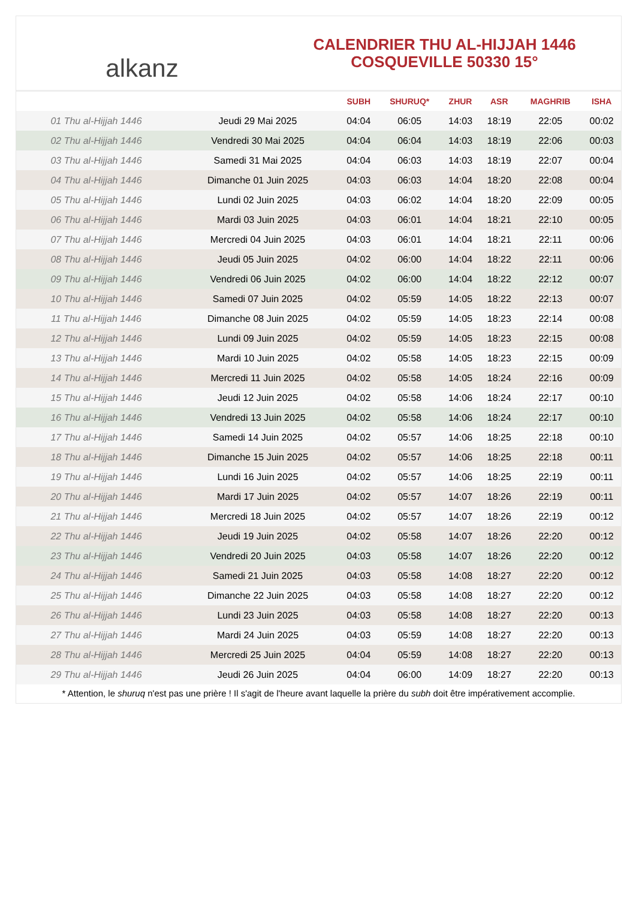alkanz
CALENDRIER THU AL-HIJJAH 1446
COSQUEVILLE 50330 15°
| | | SUBH | SHURUQ* | ZHUR | ASR | MAGHRIB | ISHA |
| --- | --- | --- | --- | --- | --- | --- | --- |
| 01 Thu al-Hijjah 1446 | Jeudi 29 Mai 2025 | 04:04 | 06:05 | 14:03 | 18:19 | 22:05 | 00:02 |
| 02 Thu al-Hijjah 1446 | Vendredi 30 Mai 2025 | 04:04 | 06:04 | 14:03 | 18:19 | 22:06 | 00:03 |
| 03 Thu al-Hijjah 1446 | Samedi 31 Mai 2025 | 04:04 | 06:03 | 14:03 | 18:19 | 22:07 | 00:04 |
| 04 Thu al-Hijjah 1446 | Dimanche 01 Juin 2025 | 04:03 | 06:03 | 14:04 | 18:20 | 22:08 | 00:04 |
| 05 Thu al-Hijjah 1446 | Lundi 02 Juin 2025 | 04:03 | 06:02 | 14:04 | 18:20 | 22:09 | 00:05 |
| 06 Thu al-Hijjah 1446 | Mardi 03 Juin 2025 | 04:03 | 06:01 | 14:04 | 18:21 | 22:10 | 00:05 |
| 07 Thu al-Hijjah 1446 | Mercredi 04 Juin 2025 | 04:03 | 06:01 | 14:04 | 18:21 | 22:11 | 00:06 |
| 08 Thu al-Hijjah 1446 | Jeudi 05 Juin 2025 | 04:02 | 06:00 | 14:04 | 18:22 | 22:11 | 00:06 |
| 09 Thu al-Hijjah 1446 | Vendredi 06 Juin 2025 | 04:02 | 06:00 | 14:04 | 18:22 | 22:12 | 00:07 |
| 10 Thu al-Hijjah 1446 | Samedi 07 Juin 2025 | 04:02 | 05:59 | 14:05 | 18:22 | 22:13 | 00:07 |
| 11 Thu al-Hijjah 1446 | Dimanche 08 Juin 2025 | 04:02 | 05:59 | 14:05 | 18:23 | 22:14 | 00:08 |
| 12 Thu al-Hijjah 1446 | Lundi 09 Juin 2025 | 04:02 | 05:59 | 14:05 | 18:23 | 22:15 | 00:08 |
| 13 Thu al-Hijjah 1446 | Mardi 10 Juin 2025 | 04:02 | 05:58 | 14:05 | 18:23 | 22:15 | 00:09 |
| 14 Thu al-Hijjah 1446 | Mercredi 11 Juin 2025 | 04:02 | 05:58 | 14:05 | 18:24 | 22:16 | 00:09 |
| 15 Thu al-Hijjah 1446 | Jeudi 12 Juin 2025 | 04:02 | 05:58 | 14:06 | 18:24 | 22:17 | 00:10 |
| 16 Thu al-Hijjah 1446 | Vendredi 13 Juin 2025 | 04:02 | 05:58 | 14:06 | 18:24 | 22:17 | 00:10 |
| 17 Thu al-Hijjah 1446 | Samedi 14 Juin 2025 | 04:02 | 05:57 | 14:06 | 18:25 | 22:18 | 00:10 |
| 18 Thu al-Hijjah 1446 | Dimanche 15 Juin 2025 | 04:02 | 05:57 | 14:06 | 18:25 | 22:18 | 00:11 |
| 19 Thu al-Hijjah 1446 | Lundi 16 Juin 2025 | 04:02 | 05:57 | 14:06 | 18:25 | 22:19 | 00:11 |
| 20 Thu al-Hijjah 1446 | Mardi 17 Juin 2025 | 04:02 | 05:57 | 14:07 | 18:26 | 22:19 | 00:11 |
| 21 Thu al-Hijjah 1446 | Mercredi 18 Juin 2025 | 04:02 | 05:57 | 14:07 | 18:26 | 22:19 | 00:12 |
| 22 Thu al-Hijjah 1446 | Jeudi 19 Juin 2025 | 04:02 | 05:58 | 14:07 | 18:26 | 22:20 | 00:12 |
| 23 Thu al-Hijjah 1446 | Vendredi 20 Juin 2025 | 04:03 | 05:58 | 14:07 | 18:26 | 22:20 | 00:12 |
| 24 Thu al-Hijjah 1446 | Samedi 21 Juin 2025 | 04:03 | 05:58 | 14:08 | 18:27 | 22:20 | 00:12 |
| 25 Thu al-Hijjah 1446 | Dimanche 22 Juin 2025 | 04:03 | 05:58 | 14:08 | 18:27 | 22:20 | 00:12 |
| 26 Thu al-Hijjah 1446 | Lundi 23 Juin 2025 | 04:03 | 05:58 | 14:08 | 18:27 | 22:20 | 00:13 |
| 27 Thu al-Hijjah 1446 | Mardi 24 Juin 2025 | 04:03 | 05:59 | 14:08 | 18:27 | 22:20 | 00:13 |
| 28 Thu al-Hijjah 1446 | Mercredi 25 Juin 2025 | 04:04 | 05:59 | 14:08 | 18:27 | 22:20 | 00:13 |
| 29 Thu al-Hijjah 1446 | Jeudi 26 Juin 2025 | 04:04 | 06:00 | 14:09 | 18:27 | 22:20 | 00:13 |
* Attention, le shuruq n'est pas une prière ! Il s'agit de l'heure avant laquelle la prière du subh doit être impérativement accomplie.